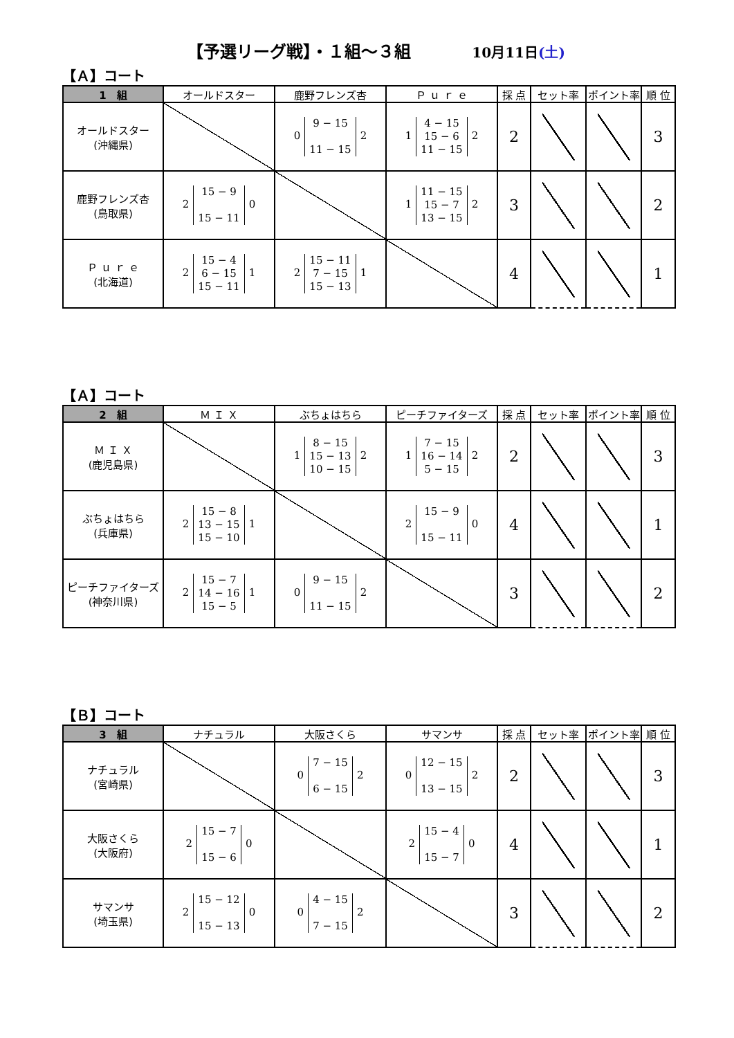【予選リーグ戦】・１組～３組 10月11日(土)
【Ａ】コート
| 1 組 | オールドスター | 鹿野フレンズ杏 | Ｐ ｕ ｒ ｅ | 採 点 | セット率 | ポイント率 | 順 位 |
| --- | --- | --- | --- | --- | --- | --- | --- |
| オールドスター (沖縄県) | | 0 9 − 15 11 − 15 2 | 1 4 − 15 15 − 6 11 − 15 2 | 2 | | | 3 |
| 鹿野フレンズ杏 (鳥取県) | 2 15 − 9 15 − 11 0 | | 1 11 − 15 15 − 7 13 − 15 2 | 3 | | | 2 |
| Ｐ ｕ ｒ ｅ (北海道) | 2 15 − 4 6 − 15 15 − 11 1 | 2 15 − 11 7 − 15 15 − 13 1 | | 4 | | | 1 |
【Ａ】コート
| 2 組 | Ｍ Ｉ Ｘ | ぶちょはちら | ピーチファイターズ | 採 点 | セット率 | ポイント率 | 順 位 |
| --- | --- | --- | --- | --- | --- | --- | --- |
| Ｍ Ｉ Ｘ (鹿児島県) | | 1 8 − 15 15 − 13 10 − 15 2 | 1 7 − 15 16 − 14 5 − 15 2 | 2 | | | 3 |
| ぶちょはちら (兵庫県) | 2 15 − 8 13 − 15 15 − 10 1 | | 2 15 − 9 15 − 11 0 | 4 | | | 1 |
| ピーチファイターズ (神奈川県) | 2 15 − 7 14 − 16 15 − 5 1 | 0 9 − 15 11 − 15 2 | | 3 | | | 2 |
【Ｂ】コート
| 3 組 | ナチュラル | 大阪さくら | サマンサ | 採 点 | セット率 | ポイント率 | 順 位 |
| --- | --- | --- | --- | --- | --- | --- | --- |
| ナチュラル (宮崎県) | | 0 7 − 15 6 − 15 2 | 0 12 − 15 13 − 15 2 | 2 | | | 3 |
| 大阪さくら (大阪府) | 2 15 − 7 15 − 6 0 | | 2 15 − 4 15 − 7 0 | 4 | | | 1 |
| サマンサ (埼玉県) | 2 15 − 12 15 − 13 0 | 0 4 − 15 7 − 15 2 | | 3 | | | 2 |